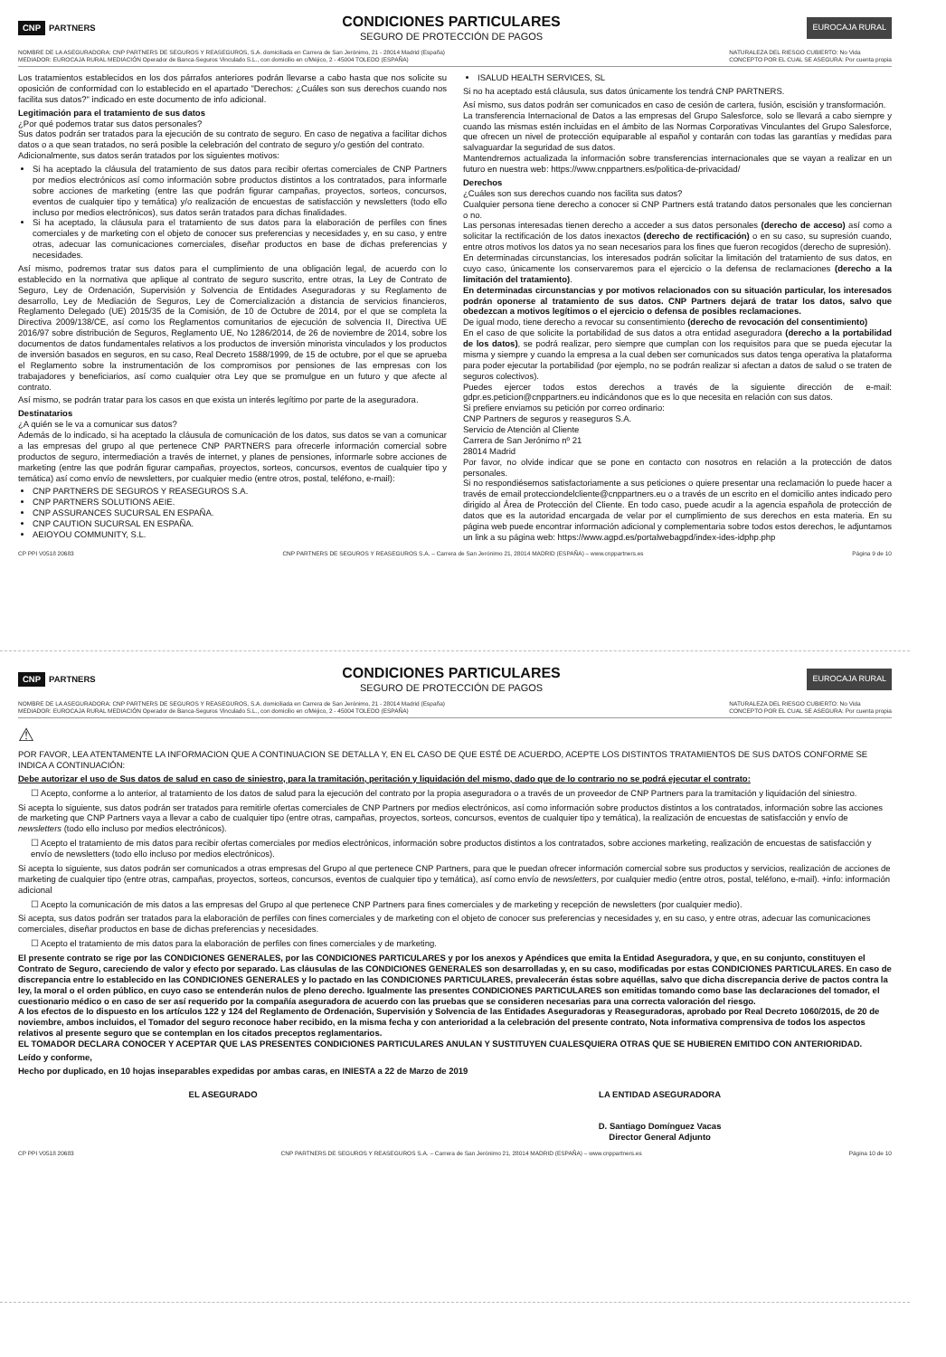CNP PARTNERS
CONDICIONES PARTICULARES
SEGURO DE PROTECCIÓN DE PAGOS
EUROCAJA RURAL
NOMBRE DE LA ASEGURADORA: CNP PARTNERS DE SEGUROS Y REASEGUROS, S.A. domiciliada en Carrera de San Jerónimo, 21 - 28014 Madrid (España)
MEDIADOR: EUROCAJA RURAL MEDIACIÓN Operador de Banca-Seguros Vinculado S.L., con domicilio en c/Méjico, 2 - 45004 TOLEDO (ESPAÑA) NATURALEZA DEL RIESGO CUBIERTO: No Vida
CONCEPTO POR EL CUAL SE ASEGURA: Por cuenta propia
Los tratamientos establecidos en los dos párrafos anteriores podrán llevarse a cabo hasta que nos solicite su oposición de conformidad con lo establecido en el apartado "Derechos: ¿Cuáles son sus derechos cuando nos facilita sus datos?" indicado en este documento de info adicional.
Legitimación para el tratamiento de sus datos
¿Por qué podemos tratar sus datos personales?
Sus datos podrán ser tratados para la ejecución de su contrato de seguro. En caso de negativa a facilitar dichos datos o a que sean tratados, no será posible la celebración del contrato de seguro y/o gestión del contrato.
Adicionalmente, sus datos serán tratados por los siguientes motivos:
Si ha aceptado la cláusula del tratamiento de sus datos para recibir ofertas comerciales de CNP Partners por medios electrónicos así como información sobre productos distintos a los contratados, para informarle sobre acciones de marketing (entre las que podrán figurar campañas, proyectos, sorteos, concursos, eventos de cualquier tipo y temática) y/o realización de encuestas de satisfacción y newsletters (todo ello incluso por medios electrónicos), sus datos serán tratados para dichas finalidades.
Si ha aceptado, la cláusula para el tratamiento de sus datos para la elaboración de perfiles con fines comerciales y de marketing con el objeto de conocer sus preferencias y necesidades y, en su caso, y entre otras, adecuar las comunicaciones comerciales, diseñar productos en base de dichas preferencias y necesidades.
Así mismo, podremos tratar sus datos para el cumplimiento de una obligación legal, de acuerdo con lo establecido en la normativa que aplique al contrato de seguro suscrito, entre otras, la Ley de Contrato de Seguro, Ley de Ordenación, Supervisión y Solvencia de Entidades Aseguradoras y su Reglamento de desarrollo, Ley de Mediación de Seguros, Ley de Comercialización a distancia de servicios financieros, Reglamento Delegado (UE) 2015/35 de la Comisión, de 10 de Octubre de 2014, por el que se completa la Directiva 2009/138/CE, así como los Reglamentos comunitarios de ejecución de solvencia II, Directiva UE 2016/97 sobre distribución de Seguros, Reglamento UE, No 1286/2014, de 26 de noviembre de 2014, sobre los documentos de datos fundamentales relativos a los productos de inversión minorista vinculados y los productos de inversión basados en seguros, en su caso, Real Decreto 1588/1999, de 15 de octubre, por el que se aprueba el Reglamento sobre la instrumentación de los compromisos por pensiones de las empresas con los trabajadores y beneficiarios, así como cualquier otra Ley que se promulgue en un futuro y que afecte al contrato.
Así mismo, se podrán tratar para los casos en que exista un interés legítimo por parte de la aseguradora.
Destinatarios
¿A quién se le va a comunicar sus datos?
Además de lo indicado, si ha aceptado la cláusula de comunicación de los datos, sus datos se van a comunicar a las empresas del grupo al que pertenece CNP PARTNERS para ofrecerle información comercial sobre productos de seguro, intermediación a través de internet, y planes de pensiones, informarle sobre acciones de marketing (entre las que podrán figurar campañas, proyectos, sorteos, concursos, eventos de cualquier tipo y temática) así como envío de newsletters, por cualquier medio (entre otros, postal, teléfono, e-mail):
CNP PARTNERS DE SEGUROS Y REASEGUROS S.A.
CNP PARTNERS SOLUTIONS AEIE.
CNP ASSURANCES SUCURSAL EN ESPAÑA.
CNP CAUTION SUCURSAL EN ESPAÑA.
AEIOYOU COMMUNITY, S.L.
ISALUD HEALTH SERVICES, SL
Si no ha aceptado está cláusula, sus datos únicamente los tendrá CNP PARTNERS.
Así mismo, sus datos podrán ser comunicados en caso de cesión de cartera, fusión, escisión y transformación.
La transferencia Internacional de Datos a las empresas del Grupo Salesforce, solo se llevará a cabo siempre y cuando las mismas estén incluidas en el ámbito de las Normas Corporativas Vinculantes del Grupo Salesforce, que ofrecen un nivel de protección equiparable al español y contarán con todas las garantías y medidas para salvaguardar la seguridad de sus datos.
Mantendremos actualizada la información sobre transferencias internacionales que se vayan a realizar en un futuro en nuestra web: https://www.cnppartners.es/politica-de-privacidad/
Derechos
¿Cuáles son sus derechos cuando nos facilita sus datos?
Cualquier persona tiene derecho a conocer si CNP Partners está tratando datos personales que les conciernan o no.
Las personas interesadas tienen derecho a acceder a sus datos personales (derecho de acceso) así como a solicitar la rectificación de los datos inexactos (derecho de rectificación) o en su caso, su supresión cuando, entre otros motivos los datos ya no sean necesarios para los fines que fueron recogidos (derecho de supresión).
En determinadas circunstancias, los interesados podrán solicitar la limitación del tratamiento de sus datos, en cuyo caso, únicamente los conservaremos para el ejercicio o la defensa de reclamaciones (derecho a la limitación del tratamiento).
En determinadas circunstancias y por motivos relacionados con su situación particular, los interesados podrán oponerse al tratamiento de sus datos. CNP Partners dejará de tratar los datos, salvo que obedezcan a motivos legítimos o el ejercicio o defensa de posibles reclamaciones.
De igual modo, tiene derecho a revocar su consentimiento (derecho de revocación del consentimiento)
En el caso de que solicite la portabilidad de sus datos a otra entidad aseguradora (derecho a la portabilidad de los datos), se podrá realizar, pero siempre que cumplan con los requisitos para que se pueda ejecutar la misma y siempre y cuando la empresa a la cual deben ser comunicados sus datos tenga operativa la plataforma para poder ejecutar la portabilidad (por ejemplo, no se podrán realizar si afectan a datos de salud o se traten de seguros colectivos).
Puedes ejercer todos estos derechos a través de la siguiente dirección de e-mail: gdpr.es.peticion@cnppartners.eu indicándonos que es lo que necesita en relación con sus datos.
Si prefiere enviamos su petición por correo ordinario:
CNP Partners de seguros y reaseguros S.A.
Servicio de Atención al Cliente
Carrera de San Jerónimo nº 21
28014 Madrid
Por favor, no olvide indicar que se pone en contacto con nosotros en relación a la protección de datos personales.
Si no respondiésemos satisfactoriamente a sus peticiones o quiere presentar una reclamación lo puede hacer a través de email protecciondelcliente@cnppartners.eu o a través de un escrito en el domicilio antes indicado pero dirigido al Área de Protección del Cliente. En todo caso, puede acudir a la agencia española de protección de datos que es la autoridad encargada de velar por el cumplimiento de sus derechos en esta materia. En su página web puede encontrar información adicional y complementaria sobre todos estos derechos, le adjuntamos un link a su página web: https://www.agpd.es/portalwebagpd/index-ides-idphp.php
CP PPI V0518 20683 CNP PARTNERS DE SEGUROS Y REASEGUROS S.A. – Carrera de San Jerónimo 21, 28014 MADRID (ESPAÑA) – www.cnppartners.es Página 9 de 10
CNP PARTNERS
CONDICIONES PARTICULARES
SEGURO DE PROTECCIÓN DE PAGOS
EUROCAJA RURAL
NOMBRE DE LA ASEGURADORA: CNP PARTNERS DE SEGUROS Y REASEGUROS, S.A. domiciliada en Carrera de San Jerónimo, 21 - 28014 Madrid (España)
MEDIADOR: EUROCAJA RURAL MEDIACIÓN Operador de Banca-Seguros Vinculado S.L., con domicilio en c/Méjico, 2 - 45004 TOLEDO (ESPAÑA) NATURALEZA DEL RIESGO CUBIERTO: No Vida
CONCEPTO POR EL CUAL SE ASEGURA: Por cuenta propia
⚠
POR FAVOR, LEA ATENTAMENTE LA INFORMACION QUE A CONTINUACION SE DETALLA Y, EN EL CASO DE QUE ESTÉ DE ACUERDO, ACEPTE LOS DISTINTOS TRATAMIENTOS DE SUS DATOS CONFORME SE INDICA A CONTINUACIÓN:
Debe autorizar el uso de Sus datos de salud en caso de siniestro, para la tramitación, peritación y liquidación del mismo, dado que de lo contrario no se podrá ejecutar el contrato:
☐ Acepto, conforme a lo anterior, al tratamiento de los datos de salud para la ejecución del contrato por la propia aseguradora o a través de un proveedor de CNP Partners para la tramitación y liquidación del siniestro.
Si acepta lo siguiente, sus datos podrán ser tratados para remitirle ofertas comerciales de CNP Partners por medios electrónicos, así como información sobre productos distintos a los contratados, información sobre las acciones de marketing que CNP Partners vaya a llevar a cabo de cualquier tipo (entre otras, campañas, proyectos, sorteos, concursos, eventos de cualquier tipo y temática), la realización de encuestas de satisfacción y envío de newsletters (todo ello incluso por medios electrónicos).
☐ Acepto el tratamiento de mis datos para recibir ofertas comerciales por medios electrónicos, información sobre productos distintos a los contratados, sobre acciones marketing, realización de encuestas de satisfacción y envío de newsletters (todo ello incluso por medios electrónicos).
Si acepta lo siguiente, sus datos podrán ser comunicados a otras empresas del Grupo al que pertenece CNP Partners, para que le puedan ofrecer información comercial sobre sus productos y servicios, realización de acciones de marketing de cualquier tipo (entre otras, campañas, proyectos, sorteos, concursos, eventos de cualquier tipo y temática), así como envío de newsletters, por cualquier medio (entre otros, postal, teléfono, e-mail). +info: información adicional
☐ Acepto la comunicación de mis datos a las empresas del Grupo al que pertenece CNP Partners para fines comerciales y de marketing y recepción de newsletters (por cualquier medio).
Si acepta, sus datos podrán ser tratados para la elaboración de perfiles con fines comerciales y de marketing con el objeto de conocer sus preferencias y necesidades y, en su caso, y entre otras, adecuar las comunicaciones comerciales, diseñar productos en base de dichas preferencias y necesidades.
☐ Acepto el tratamiento de mis datos para la elaboración de perfiles con fines comerciales y de marketing.
El presente contrato se rige por las CONDICIONES GENERALES, por las CONDICIONES PARTICULARES y por los anexos y Apéndices que emita la Entidad Aseguradora, y que, en su conjunto, constituyen el Contrato de Seguro, careciendo de valor y efecto por separado. Las cláusulas de las CONDICIONES GENERALES son desarrolladas y, en su caso, modificadas por estas CONDICIONES PARTICULARES. En caso de discrepancia entre lo establecido en las CONDICIONES GENERALES y lo pactado en las CONDICIONES PARTICULARES, prevalecerán éstas sobre aquéllas, salvo que dicha discrepancia derive de pactos contra la ley, la moral o el orden público, en cuyo caso se entenderán nulos de pleno derecho. Igualmente las presentes CONDICIONES PARTICULARES son emitidas tomando como base las declaraciones del tomador, el cuestionario médico o en caso de ser así requerido por la compañía aseguradora de acuerdo con las pruebas que se consideren necesarias para una correcta valoración del riesgo.
A los efectos de lo dispuesto en los artículos 122 y 124 del Reglamento de Ordenación, Supervisión y Solvencia de las Entidades Aseguradoras y Reaseguradoras, aprobado por Real Decreto 1060/2015, de 20 de noviembre, ambos incluidos, el Tomador del seguro reconoce haber recibido, en la misma fecha y con anterioridad a la celebración del presente contrato, Nota informativa comprensiva de todos los aspectos relativos al presente seguro que se contemplan en los citados preceptos reglamentarios.
EL TOMADOR DECLARA CONOCER Y ACEPTAR QUE LAS PRESENTES CONDICIONES PARTICULARES ANULAN Y SUSTITUYEN CUALESQUIERA OTRAS QUE SE HUBIEREN EMITIDO CON ANTERIORIDAD.
Leído y conforme,
Hecho por duplicado, en 10 hojas inseparables expedidas por ambas caras, en INIESTA a 22 de Marzo de 2019
EL ASEGURADO
LA ENTIDAD ASEGURADORA
D. Santiago Domínguez Vacas
Director General Adjunto
CP PPI V0518 20683 CNP PARTNERS DE SEGUROS Y REASEGUROS S.A. – Carrera de San Jerónimo 21, 28014 MADRID (ESPAÑA) – www.cnppartners.es Página 10 de 10